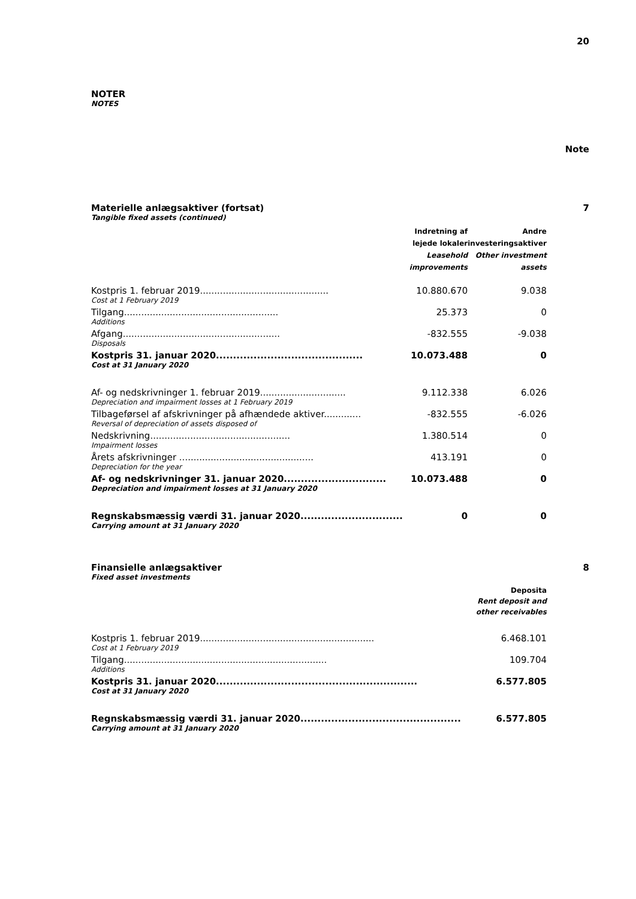20
NOTER
NOTES
Note
Materielle anlægsaktiver (fortsat) 7
Tangible fixed assets (continued)
| | Indretning af lejede lokaler Leasehold improvements | Andre investeringsaktiver Other investment assets |
| --- | --- | --- |
| Kostpris 1. februar 2019............................................. | 10.880.670 | 9.038 |
| Cost at 1 February 2019 | | |
| Tilgang...................................................... | 25.373 | 0 |
| Additions | | |
| Afgang....................................................... | -832.555 | -9.038 |
| Disposals | | |
| Kostpris 31. januar 2020........................................... | 10.073.488 | 0 |
| Cost at 31 January 2020 | | |
| Af- og nedskrivninger 1. februar 2019.............................. | 9.112.338 | 6.026 |
| Depreciation and impairment losses at 1 February 2019 | | |
| Tilbageførsel af afskrivninger på afhændede aktiver............. | -832.555 | -6.026 |
| Reversal of depreciation of assets disposed of | | |
| Nedskrivning................................................. | 1.380.514 | 0 |
| Impairment losses | | |
| Årets afskrivninger ............................................... | 413.191 | 0 |
| Depreciation for the year | | |
| Af- og nedskrivninger 31. januar 2020.............................. | 10.073.488 | 0 |
| Depreciation and impairment losses at 31 January 2020 | | |
| Regnskabsmæssig værdi 31. januar 2020.............................. | 0 | 0 |
| Carrying amount at 31 January 2020 | | |
Finansielle anlægsaktiver 8
Fixed asset investments
| | Deposita Rent deposit and other receivables |
| --- | --- |
| Kostpris 1. februar 2019............................................................. | 6.468.101 |
| Cost at 1 February 2019 | |
| Tilgang....................................................................... | 109.704 |
| Additions | |
| Kostpris 31. januar 2020........................................................... | 6.577.805 |
| Cost at 31 January 2020 | |
| Regnskabsmæssig værdi 31. januar 2020............................................... | 6.577.805 |
| Carrying amount at 31 January 2020 | |